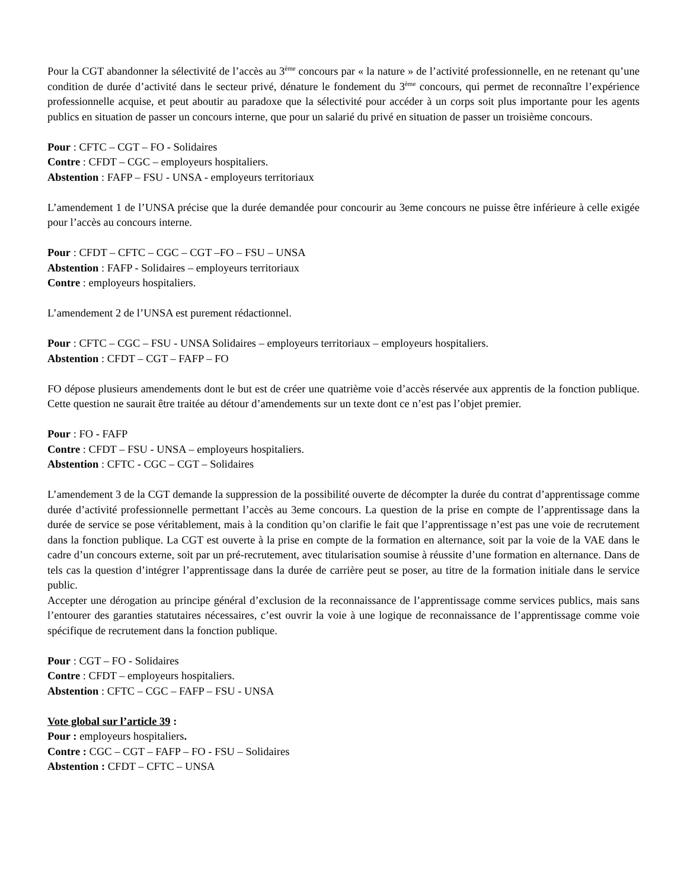Pour la CGT abandonner la sélectivité de l’accès au 3<sup>ème</sup> concours par « la nature » de l’activité professionnelle, en ne retenant qu’une condition de durée d’activité dans le secteur privé, dénature le fondement du 3<sup>ème</sup> concours, qui permet de reconnaître l’expérience professionnelle acquise, et peut aboutir au paradoxe que la sélectivité pour accéder à un corps soit plus importante pour les agents publics en situation de passer un concours interne, que pour un salarié du privé en situation de passer un troisième concours.
Pour : CFTC – CGT – FO - Solidaires
Contre : CFDT – CGC – employeurs hospitaliers.
Abstention : FAFP – FSU - UNSA - employeurs territoriaux
L’amendement 1 de l’UNSA précise que la durée demandée pour concourir au 3eme concours ne puisse être inférieure à celle exigée pour l’accès au concours interne.
Pour : CFDT – CFTC – CGC – CGT –FO – FSU – UNSA
Abstention : FAFP - Solidaires – employeurs territoriaux
Contre : employeurs hospitaliers.
L’amendement 2 de l’UNSA est purement rédactionnel.
Pour : CFTC – CGC – FSU - UNSA Solidaires – employeurs territoriaux – employeurs hospitaliers.
Abstention : CFDT – CGT – FAFP – FO
FO dépose plusieurs amendements dont le but est de créer une quatrième voie d’accès réservée aux apprentis de la fonction publique. Cette question ne saurait être traitée au détour d’amendements sur un texte dont ce n’est pas l’objet premier.
Pour : FO - FAFP
Contre : CFDT – FSU - UNSA – employeurs hospitaliers.
Abstention : CFTC - CGC – CGT – Solidaires
L’amendement 3 de la CGT demande la suppression de la possibilité ouverte de décompter la durée du contrat d’apprentissage comme durée d’activité professionnelle permettant l’accès au 3eme concours. La question de la prise en compte de l’apprentissage dans la durée de service se pose véritablement, mais à la condition qu’on clarifie le fait que l’apprentissage n’est pas une voie de recrutement dans la fonction publique. La CGT est ouverte à la prise en compte de la formation en alternance, soit par la voie de la VAE dans le cadre d’un concours externe, soit par un pré-recrutement, avec titularisation soumise à réussite d’une formation en alternance. Dans de tels cas la question d’intégrer l’apprentissage dans la durée de carrière peut se poser, au titre de la formation initiale dans le service public.
Accepter une dérogation au principe général d’exclusion de la reconnaissance de l’apprentissage comme services publics, mais sans l’entourer des garanties statutaires nécessaires, c’est ouvrir la voie à une logique de reconnaissance de l’apprentissage comme voie spécifique de recrutement dans la fonction publique.
Pour : CGT – FO - Solidaires
Contre : CFDT – employeurs hospitaliers.
Abstention : CFTC – CGC – FAFP – FSU - UNSA
Vote global sur l’article 39 :
Pour : employeurs hospitaliers.
Contre : CGC – CGT – FAFP – FO - FSU – Solidaires
Abstention : CFDT – CFTC – UNSA